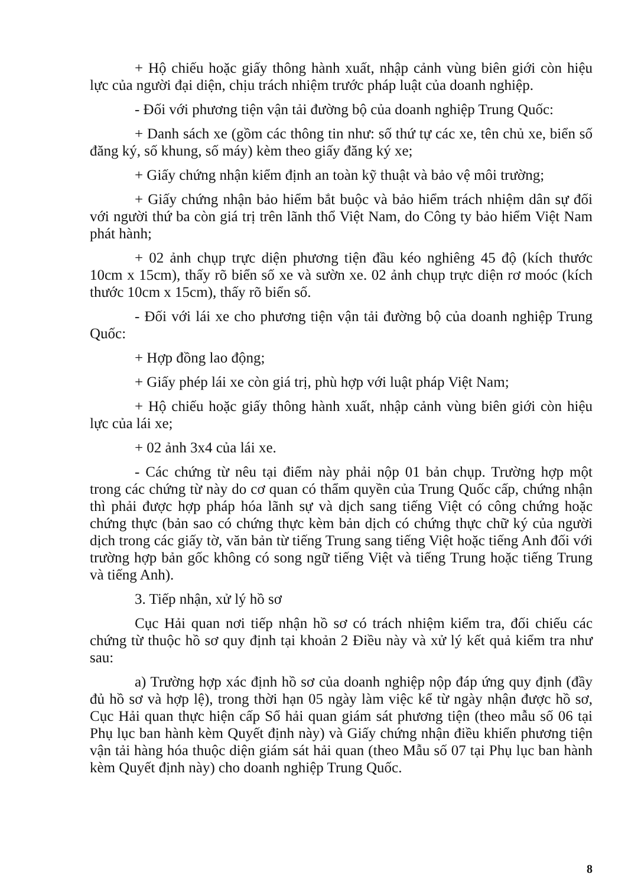+ Hộ chiếu hoặc giấy thông hành xuất, nhập cảnh vùng biên giới còn hiệu lực của người đại diện, chịu trách nhiệm trước pháp luật của doanh nghiệp.
- Đối với phương tiện vận tải đường bộ của doanh nghiệp Trung Quốc:
+ Danh sách xe (gồm các thông tin như: số thứ tự các xe, tên chủ xe, biển số đăng ký, số khung, số máy) kèm theo giấy đăng ký xe;
+ Giấy chứng nhận kiểm định an toàn kỹ thuật và bảo vệ môi trường;
+ Giấy chứng nhận bảo hiểm bắt buộc và bảo hiểm trách nhiệm dân sự đối với người thứ ba còn giá trị trên lãnh thổ Việt Nam, do Công ty bảo hiểm Việt Nam phát hành;
+ 02 ảnh chụp trực diện phương tiện đầu kéo nghiêng 45 độ (kích thước 10cm x 15cm), thấy rõ biển số xe và sườn xe. 02 ảnh chụp trực diện rơ moóc (kích thước 10cm x 15cm), thấy rõ biển số.
- Đối với lái xe cho phương tiện vận tải đường bộ của doanh nghiệp Trung Quốc:
+ Hợp đồng lao động;
+ Giấy phép lái xe còn giá trị, phù hợp với luật pháp Việt Nam;
+ Hộ chiếu hoặc giấy thông hành xuất, nhập cảnh vùng biên giới còn hiệu lực của lái xe;
+ 02 ảnh 3x4 của lái xe.
- Các chứng từ nêu tại điểm này phải nộp 01 bản chụp. Trường hợp một trong các chứng từ này do cơ quan có thẩm quyền của Trung Quốc cấp, chứng nhận thì phải được hợp pháp hóa lãnh sự và dịch sang tiếng Việt có công chứng hoặc chứng thực (bản sao có chứng thực kèm bản dịch có chứng thực chữ ký của người dịch trong các giấy tờ, văn bản từ tiếng Trung sang tiếng Việt hoặc tiếng Anh đối với trường hợp bản gốc không có song ngữ tiếng Việt và tiếng Trung hoặc tiếng Trung và tiếng Anh).
3. Tiếp nhận, xử lý hồ sơ
Cục Hải quan nơi tiếp nhận hồ sơ có trách nhiệm kiểm tra, đối chiếu các chứng từ thuộc hồ sơ quy định tại khoản 2 Điều này và xử lý kết quả kiểm tra như sau:
a) Trường hợp xác định hồ sơ của doanh nghiệp nộp đáp ứng quy định (đầy đủ hồ sơ và hợp lệ), trong thời hạn 05 ngày làm việc kể từ ngày nhận được hồ sơ, Cục Hải quan thực hiện cấp Sổ hải quan giám sát phương tiện (theo mẫu số 06 tại Phụ lục ban hành kèm Quyết định này) và Giấy chứng nhận điều khiển phương tiện vận tải hàng hóa thuộc diện giám sát hải quan (theo Mẫu số 07 tại Phụ lục ban hành kèm Quyết định này) cho doanh nghiệp Trung Quốc.
8